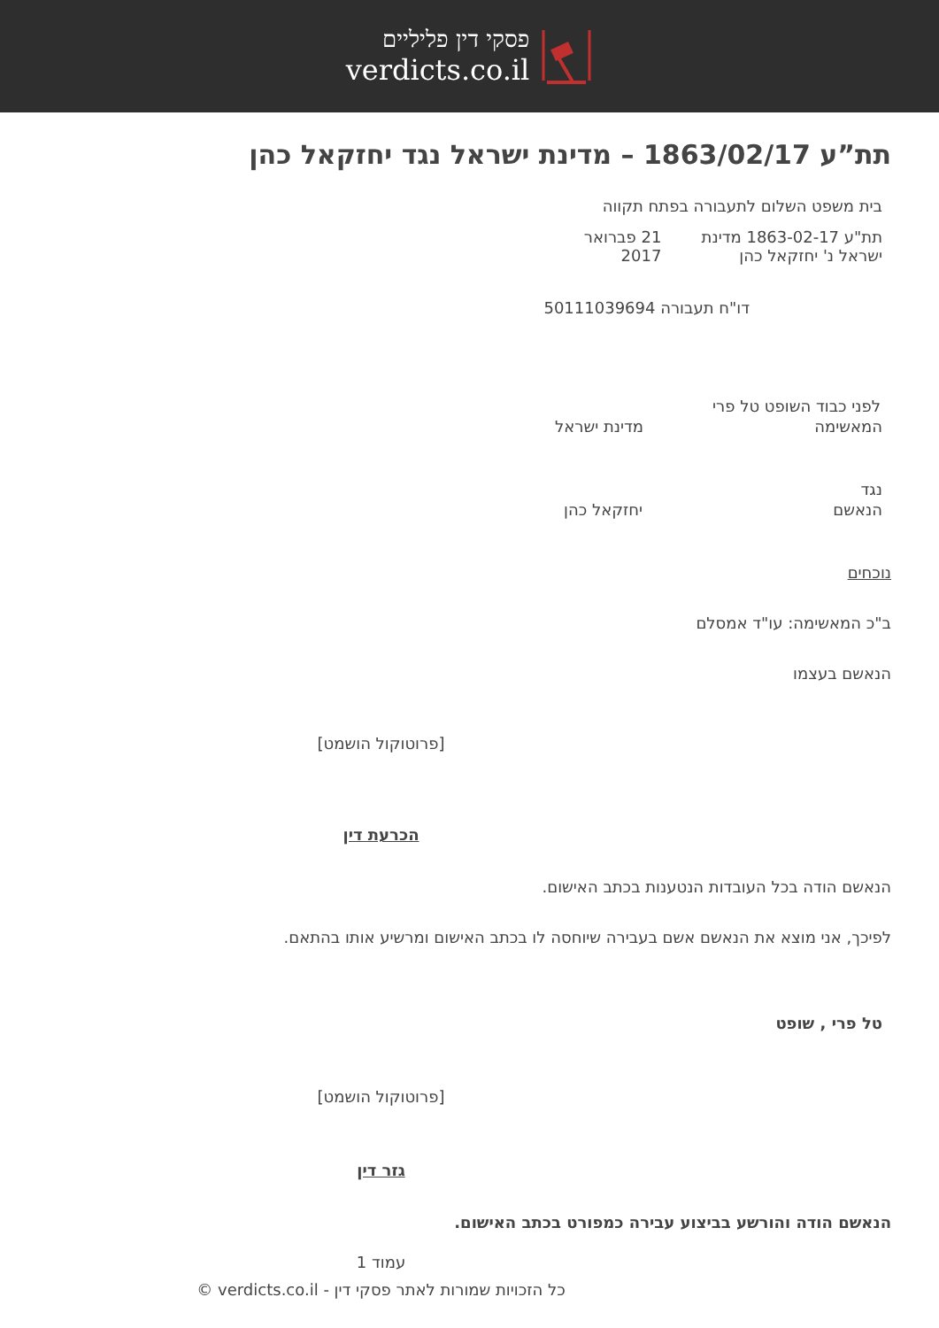פסקי דין פליליים
verdicts.co.il
תת”ע 1863/02/17 – מדינת ישראל נגד יחזקאל כהן
בית משפט השלום לתעבורה בפתח תקווה
תת"ע 1863-02-17 מדינת ישראל נ' יחזקאל כהן 21 פברואר 2017
דו"ח תעבורה 50111039694
לפני כבוד השופט טל פרי
המאשימה מדינת ישראל
נגד
הנאשם יחזקאל כהן
נוכחים
ב"כ המאשימה: עו"ד אמסלם
הנאשם בעצמו
[פרוטוקול הושמט]
הכרעת דין
הנאשם הודה בכל העובדות הנטענות בכתב האישום.
לפיכך, אני מוצא את הנאשם אשם בעבירה שיוחסה לו בכתב האישום ומרשיע אותו בהתאם.
טל פרי , שופט
[פרוטוקול הושמט]
גזר דין
הנאשם הודה והורשע בביצוע עבירה כמפורט בכתב האישום.
עמוד 1
כל הזכויות שמורות לאתר פסקי דין - verdicts.co.il ©